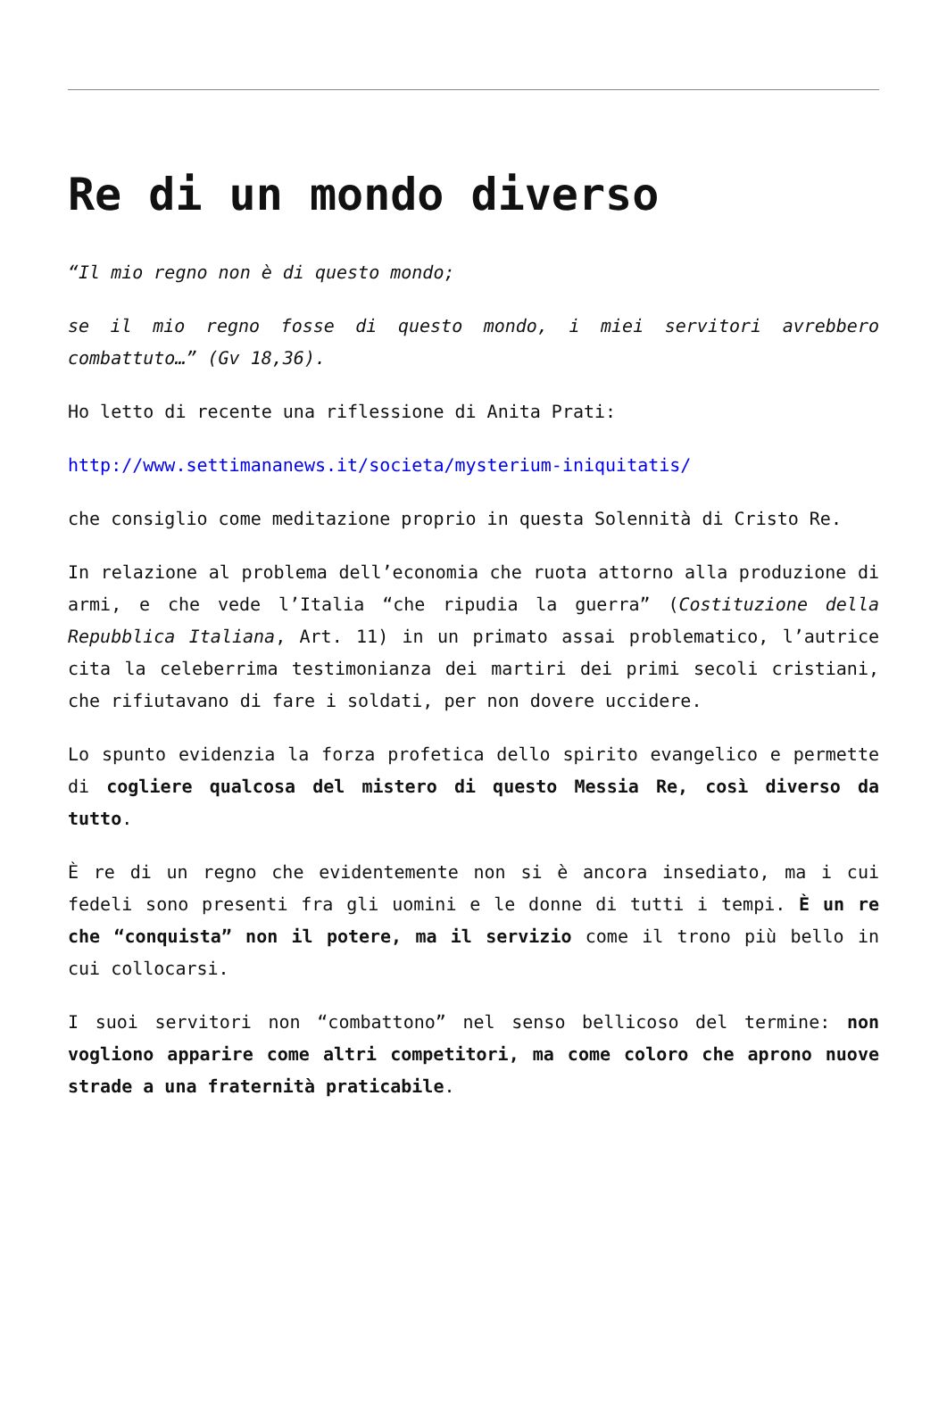Re di un mondo diverso
“Il mio regno non è di questo mondo;
se il mio regno fosse di questo mondo, i miei servitori avrebbero combattuto…” (Gv 18,36).
Ho letto di recente una riflessione di Anita Prati:
http://www.settimananews.it/societa/mysterium-iniquitatis/
che consiglio come meditazione proprio in questa Solennità di Cristo Re.
In relazione al problema dell’economia che ruota attorno alla produzione di armi, e che vede l’Italia “che ripudia la guerra” (Costituzione della Repubblica Italiana, Art. 11) in un primato assai problematico, l’autrice cita la celeberrima testimonianza dei martiri dei primi secoli cristiani, che rifiutavano di fare i soldati, per non dovere uccidere.
Lo spunto evidenzia la forza profetica dello spirito evangelico e permette di cogliere qualcosa del mistero di questo Messia Re, così diverso da tutto.
È re di un regno che evidentemente non si è ancora insediato, ma i cui fedeli sono presenti fra gli uomini e le donne di tutti i tempi. È un re che “conquista” non il potere, ma il servizio come il trono più bello in cui collocarsi.
I suoi servitori non “combattono” nel senso bellicoso del termine: non vogliono apparire come altri competitori, ma come coloro che aprono nuove strade a una fraternità praticabile.